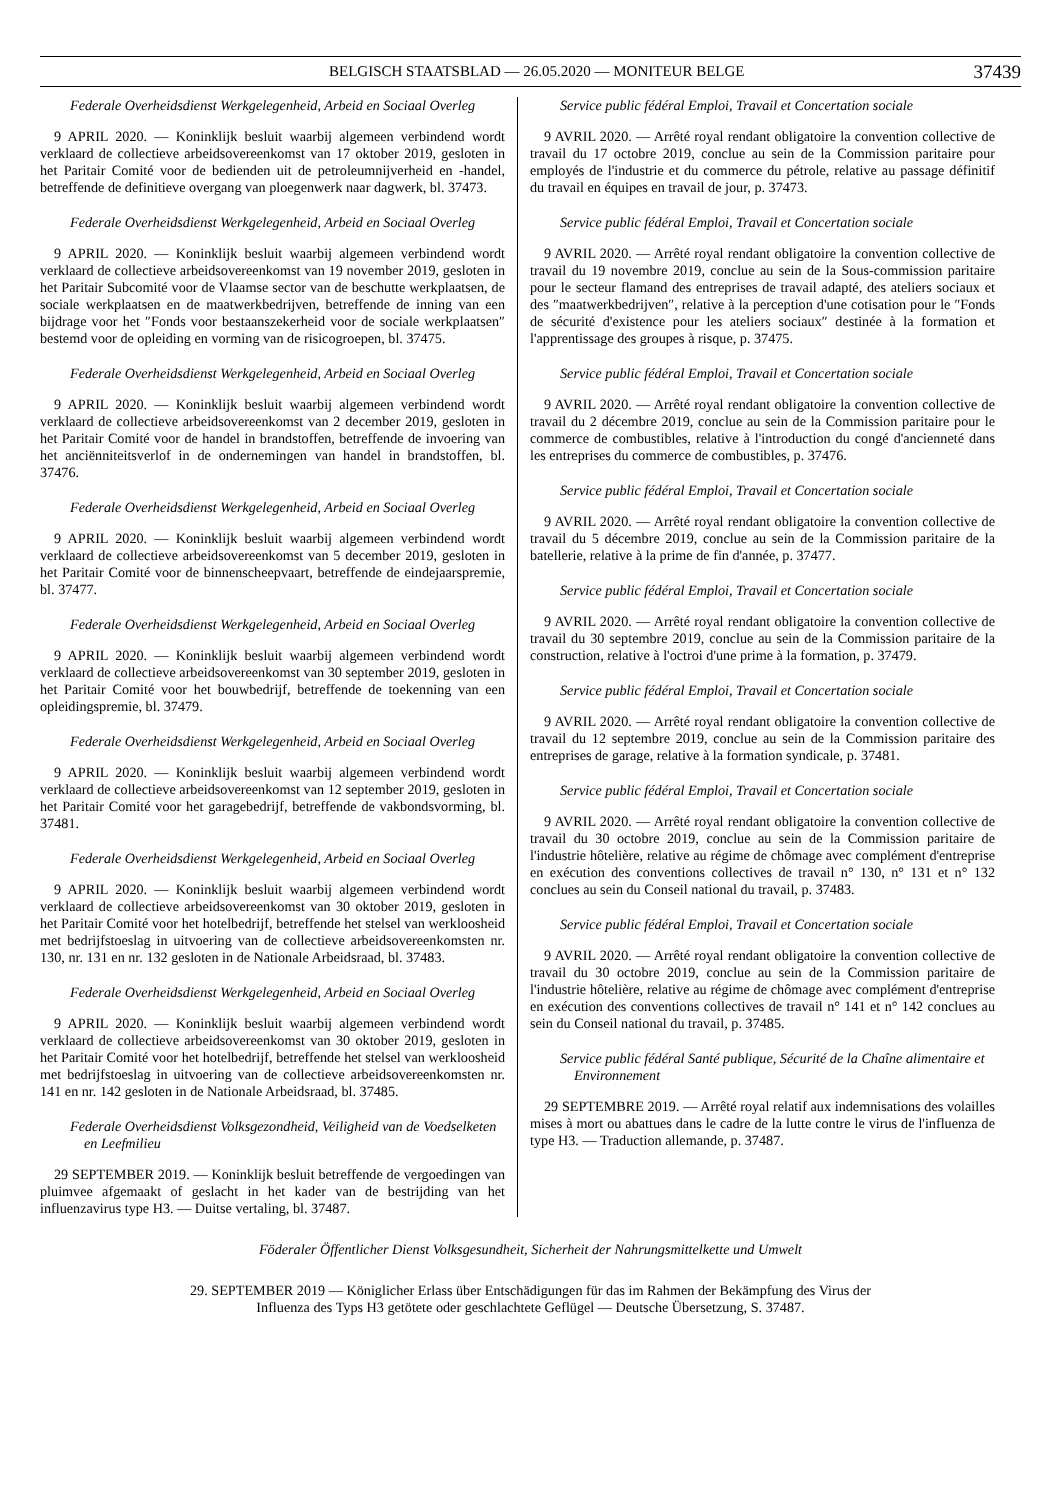BELGISCH STAATSBLAD — 26.05.2020 — MONITEUR BELGE 37439
Federale Overheidsdienst Werkgelegenheid, Arbeid en Sociaal Overleg
9 APRIL 2020. — Koninklijk besluit waarbij algemeen verbindend wordt verklaard de collectieve arbeidsovereenkomst van 17 oktober 2019, gesloten in het Paritair Comité voor de bedienden uit de petroleumnijverheid en -handel, betreffende de definitieve overgang van ploegenwerk naar dagwerk, bl. 37473.
Federale Overheidsdienst Werkgelegenheid, Arbeid en Sociaal Overleg
9 APRIL 2020. — Koninklijk besluit waarbij algemeen verbindend wordt verklaard de collectieve arbeidsovereenkomst van 19 november 2019, gesloten in het Paritair Subcomité voor de Vlaamse sector van de beschutte werkplaatsen, de sociale werkplaatsen en de maatwerkbedrijven, betreffende de inning van een bijdrage voor het ″Fonds voor bestaanszekerheid voor de sociale werkplaatsen″ bestemd voor de opleiding en vorming van de risicogroepen, bl. 37475.
Federale Overheidsdienst Werkgelegenheid, Arbeid en Sociaal Overleg
9 APRIL 2020. — Koninklijk besluit waarbij algemeen verbindend wordt verklaard de collectieve arbeidsovereenkomst van 2 december 2019, gesloten in het Paritair Comité voor de handel in brandstoffen, betreffende de invoering van het anciënniteitsverlof in de ondernemingen van handel in brandstoffen, bl. 37476.
Federale Overheidsdienst Werkgelegenheid, Arbeid en Sociaal Overleg
9 APRIL 2020. — Koninklijk besluit waarbij algemeen verbindend wordt verklaard de collectieve arbeidsovereenkomst van 5 december 2019, gesloten in het Paritair Comité voor de binnenscheepvaart, betreffende de eindejaarspremie, bl. 37477.
Federale Overheidsdienst Werkgelegenheid, Arbeid en Sociaal Overleg
9 APRIL 2020. — Koninklijk besluit waarbij algemeen verbindend wordt verklaard de collectieve arbeidsovereenkomst van 30 september 2019, gesloten in het Paritair Comité voor het bouwbedrijf, betreffende de toekenning van een opleidingspremie, bl. 37479.
Federale Overheidsdienst Werkgelegenheid, Arbeid en Sociaal Overleg
9 APRIL 2020. — Koninklijk besluit waarbij algemeen verbindend wordt verklaard de collectieve arbeidsovereenkomst van 12 september 2019, gesloten in het Paritair Comité voor het garagebedrijf, betreffende de vakbondsvorming, bl. 37481.
Federale Overheidsdienst Werkgelegenheid, Arbeid en Sociaal Overleg
9 APRIL 2020. — Koninklijk besluit waarbij algemeen verbindend wordt verklaard de collectieve arbeidsovereenkomst van 30 oktober 2019, gesloten in het Paritair Comité voor het hotelbedrijf, betreffende het stelsel van werkloosheid met bedrijfstoeslag in uitvoering van de collectieve arbeidsovereenkomsten nr. 130, nr. 131 en nr. 132 gesloten in de Nationale Arbeidsraad, bl. 37483.
Federale Overheidsdienst Werkgelegenheid, Arbeid en Sociaal Overleg
9 APRIL 2020. — Koninklijk besluit waarbij algemeen verbindend wordt verklaard de collectieve arbeidsovereenkomst van 30 oktober 2019, gesloten in het Paritair Comité voor het hotelbedrijf, betreffende het stelsel van werkloosheid met bedrijfstoeslag in uitvoering van de collectieve arbeidsovereenkomsten nr. 141 en nr. 142 gesloten in de Nationale Arbeidsraad, bl. 37485.
Federale Overheidsdienst Volksgezondheid, Veiligheid van de Voedselketen en Leefmilieu
29 SEPTEMBER 2019. — Koninklijk besluit betreffende de vergoedingen van pluimvee afgemaakt of geslacht in het kader van de bestrijding van het influenzavirus type H3. — Duitse vertaling, bl. 37487.
Service public fédéral Emploi, Travail et Concertation sociale
9 AVRIL 2020. — Arrêté royal rendant obligatoire la convention collective de travail du 17 octobre 2019, conclue au sein de la Commission paritaire pour employés de l'industrie et du commerce du pétrole, relative au passage définitif du travail en équipes en travail de jour, p. 37473.
Service public fédéral Emploi, Travail et Concertation sociale
9 AVRIL 2020. — Arrêté royal rendant obligatoire la convention collective de travail du 19 novembre 2019, conclue au sein de la Sous-commission paritaire pour le secteur flamand des entreprises de travail adapté, des ateliers sociaux et des ″maatwerkbedrijven″, relative à la perception d'une cotisation pour le ″Fonds de sécurité d'existence pour les ateliers sociaux″ destinée à la formation et l'apprentissage des groupes à risque, p. 37475.
Service public fédéral Emploi, Travail et Concertation sociale
9 AVRIL 2020. — Arrêté royal rendant obligatoire la convention collective de travail du 2 décembre 2019, conclue au sein de la Commission paritaire pour le commerce de combustibles, relative à l'introduction du congé d'ancienneté dans les entreprises du commerce de combustibles, p. 37476.
Service public fédéral Emploi, Travail et Concertation sociale
9 AVRIL 2020. — Arrêté royal rendant obligatoire la convention collective de travail du 5 décembre 2019, conclue au sein de la Commission paritaire de la batellerie, relative à la prime de fin d'année, p. 37477.
Service public fédéral Emploi, Travail et Concertation sociale
9 AVRIL 2020. — Arrêté royal rendant obligatoire la convention collective de travail du 30 septembre 2019, conclue au sein de la Commission paritaire de la construction, relative à l'octroi d'une prime à la formation, p. 37479.
Service public fédéral Emploi, Travail et Concertation sociale
9 AVRIL 2020. — Arrêté royal rendant obligatoire la convention collective de travail du 12 septembre 2019, conclue au sein de la Commission paritaire des entreprises de garage, relative à la formation syndicale, p. 37481.
Service public fédéral Emploi, Travail et Concertation sociale
9 AVRIL 2020. — Arrêté royal rendant obligatoire la convention collective de travail du 30 octobre 2019, conclue au sein de la Commission paritaire de l'industrie hôtelière, relative au régime de chômage avec complément d'entreprise en exécution des conventions collectives de travail n° 130, n° 131 et n° 132 conclues au sein du Conseil national du travail, p. 37483.
Service public fédéral Emploi, Travail et Concertation sociale
9 AVRIL 2020. — Arrêté royal rendant obligatoire la convention collective de travail du 30 octobre 2019, conclue au sein de la Commission paritaire de l'industrie hôtelière, relative au régime de chômage avec complément d'entreprise en exécution des conventions collectives de travail n° 141 et n° 142 conclues au sein du Conseil national du travail, p. 37485.
Service public fédéral Santé publique, Sécurité de la Chaîne alimentaire et Environnement
29 SEPTEMBRE 2019. — Arrêté royal relatif aux indemnisations des volailles mises à mort ou abattues dans le cadre de la lutte contre le virus de l'influenza de type H3. — Traduction allemande, p. 37487.
Föderaler Öffentlicher Dienst Volksgesundheit, Sicherheit der Nahrungsmittelkette und Umwelt
29. SEPTEMBER 2019 — Königlicher Erlass über Entschädigungen für das im Rahmen der Bekämpfung des Virus der
Influenza des Typs H3 getötete oder geschlachtete Geflügel — Deutsche Übersetzung, S. 37487.